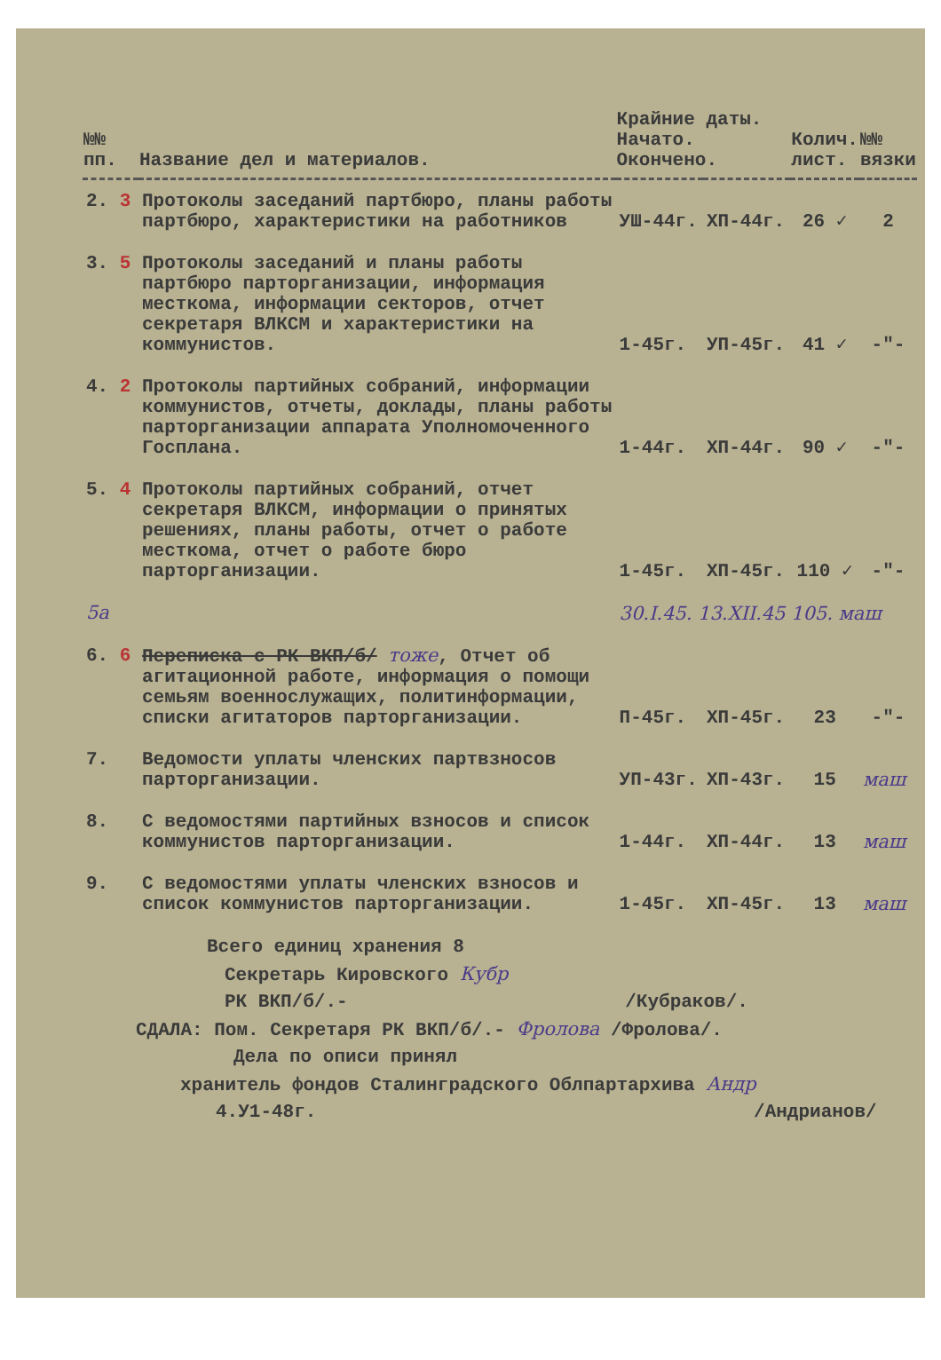| №№ пп. | Название дел и материалов. | Крайние даты. Начато. Окончено. | | Колич. лист. | №№ вязки |
| --- | --- | --- | --- | --- | --- |
| 2. 3 | Протоколы заседаний партбюро, планы работы партбюро, характеристики на работников | УШ-44г. | ХП-44г. | 26 ✓ | 2 |
| 3. 5 | Протоколы заседаний и планы работы партбюро парторганизации, информация месткома, информации секторов, отчет секретаря ВЛКСМ и характеристики на коммунистов. | 1-45г. | УП-45г. | 41 ✓ | -"- |
| 4. 2 | Протоколы партийных собраний, информации коммунистов, отчеты, доклады, планы работы парторганизации аппарата Уполномоченного Госплана. | 1-44г. | ХП-44г. | 90 ✓ | -"- |
| 5. 4 | Протоколы партийных собраний, отчет секретаря ВЛКСМ, информации о принятых решениях, планы работы, отчет о работе месткома, отчет о работе бюро парторганизации. | 1-45г. | ХП-45г. | 110 ✓ | -"- |
| 5а | | 30.I.45. 13.XII.45 105. маш | | | |
| 6. 6 | Переписка с РК ВКП/б/ тоже , Отчет об агитационной работе, информация о помощи семьям военнослужащих, политинформации, списки агитаторов парторганизации. | П-45г. | ХП-45г. | 23 | -"- |
| 7. | Ведомости уплаты членских партвзносов парторганизации. | УП-43г. | ХП-43г. | 15 | маш |
| 8. | С ведомостями партийных взносов и список коммунистов парторганизации. | 1-44г. | ХП-44г. | 13 | маш |
| 9. | С ведомостями уплаты членских взносов и список коммунистов парторганизации. | 1-45г. | ХП-45г. | 13 | маш |
Всего единиц хранения 8
Секретарь Кировского Кубр
РК ВКП/б/.- /Кубраков/.
СДАЛА: Пом. Секретаря РК ВКП/б/.- Фролова /Фролова/.
Дела по описи принял
хранитель фондов Сталинградского Облпартархива Андр
4.У1-48г. /Андрианов/